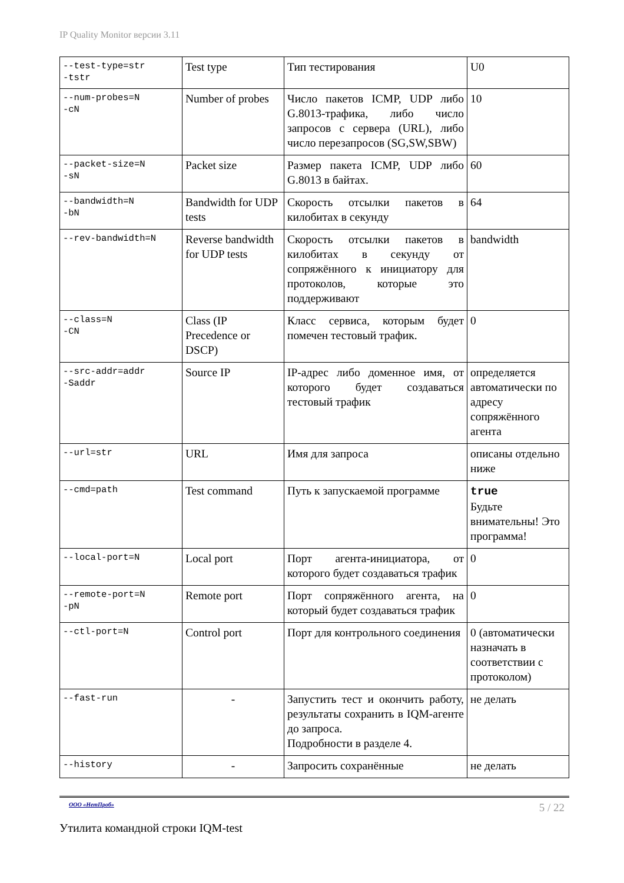IP Quality Monitor версии 3.11
| --test-type=str -tstr | Test type | Тип тестирования | U0 |
| --num-probes=N -cN | Number of probes | Число пакетов ICMP, UDP либо G.8013-трафика, либо число запросов с сервера (URL), либо число перезапросов (SG,SW,SBW) | 10 |
| --packet-size=N -sN | Packet size | Размер пакета ICMP, UDP либо G.8013 в байтах. | 60 |
| --bandwidth=N -bN | Bandwidth for UDP tests | Скорость отсылки пакетов в килобитах в секунду | 64 |
| --rev-bandwidth=N | Reverse bandwidth for UDP tests | Скорость отсылки пакетов в килобитах в секунду от сопряжённого к инициатору для протоколов, которые это поддерживают | bandwidth |
| --class=N -CN | Class (IP Precedence or DSCP) | Класс сервиса, которым будет помечен тестовый трафик. | 0 |
| --src-addr=addr -Saddr | Source IP | IP-адрес либо доменное имя, от которого будет создаваться тестовый трафик | определяется автоматически по адресу сопряжённого агента |
| --url=str | URL | Имя для запроса | описаны отдельно ниже |
| --cmd=path | Test command | Путь к запускаемой программе | true Будьте внимательны! Это программа! |
| --local-port=N | Local port | Порт агента-инициатора, от которого будет создаваться трафик | 0 |
| --remote-port=N -pN | Remote port | Порт сопряжённого агента, на который будет создаваться трафик | 0 |
| --ctl-port=N | Control port | Порт для контрольного соединения | 0 (автоматически назначать в соответствии с протоколом) |
| --fast-run | - | Запустить тест и окончить работу, результаты сохранить в IQM-агенте до запроса. Подробности в разделе 4. | не делать |
| --history | - | Запросить сохранённые | не делать |
ООО «НетПроб» 5 / 22
Утилита командной строки IQM-test